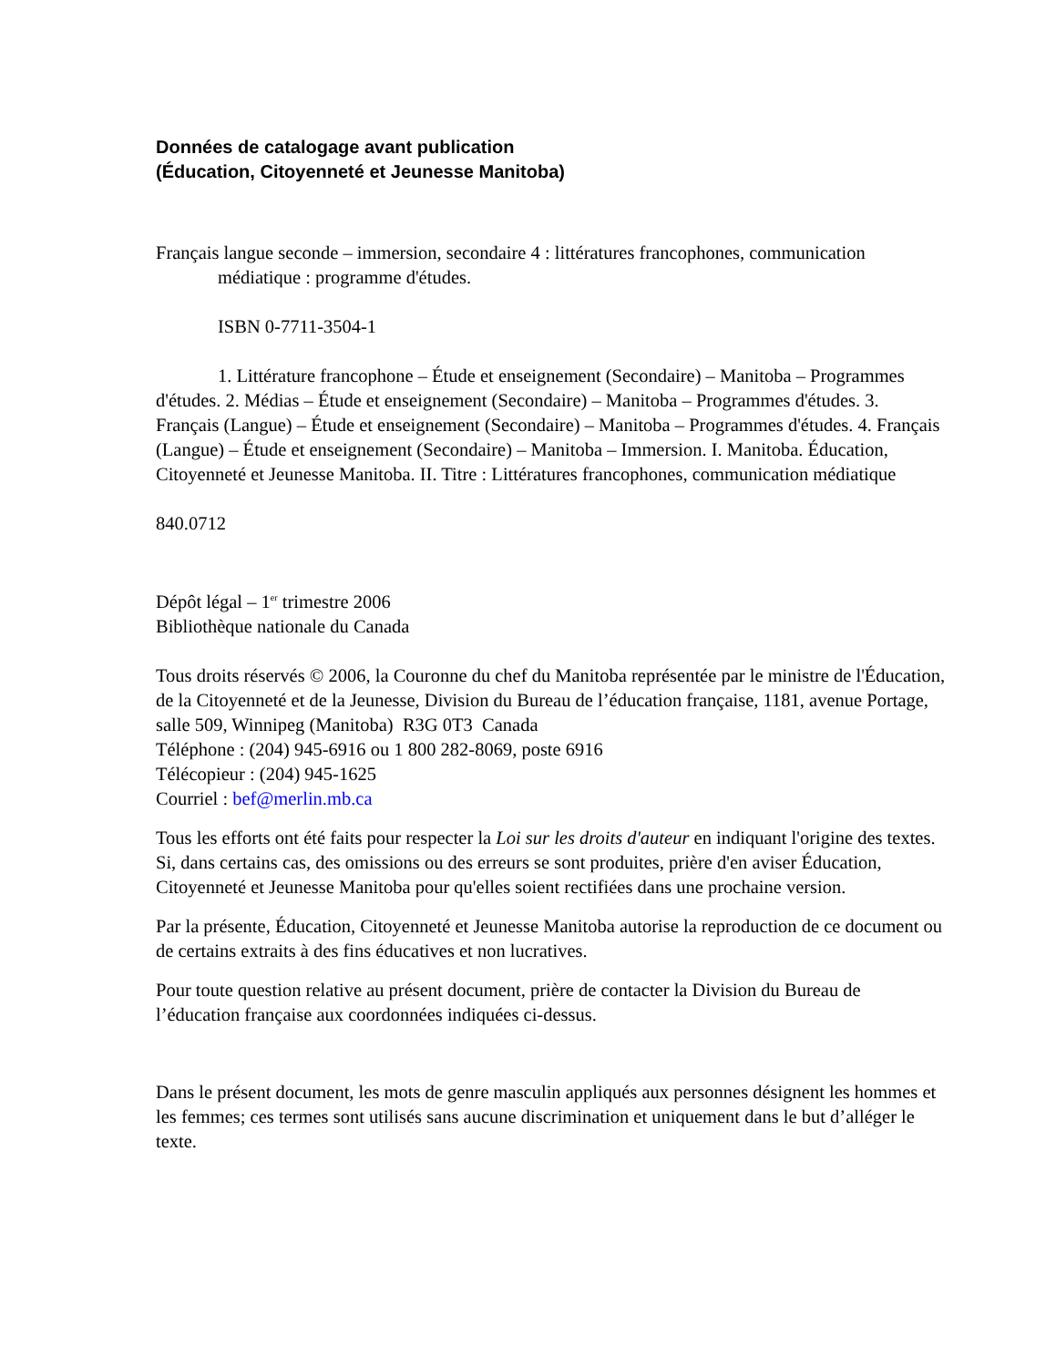Données de catalogage avant publication
(Éducation, Citoyenneté et Jeunesse Manitoba)
Français langue seconde – immersion, secondaire 4 : littératures francophones, communication médiatique : programme d'études.
ISBN 0-7711-3504-1
1. Littérature francophone – Étude et enseignement (Secondaire) – Manitoba – Programmes d'études. 2. Médias – Étude et enseignement (Secondaire) – Manitoba – Programmes d'études. 3. Français (Langue) – Étude et enseignement (Secondaire) – Manitoba – Programmes d'études. 4. Français (Langue) – Étude et enseignement (Secondaire) – Manitoba – Immersion. I. Manitoba. Éducation, Citoyenneté et Jeunesse Manitoba. II. Titre : Littératures francophones, communication médiatique
840.0712
Dépôt légal – 1<sup>er</sup> trimestre 2006
Bibliothèque nationale du Canada
Tous droits réservés © 2006, la Couronne du chef du Manitoba représentée par le ministre de l'Éducation, de la Citoyenneté et de la Jeunesse, Division du Bureau de l’éducation française, 1181, avenue Portage, salle 509, Winnipeg (Manitoba) R3G 0T3 Canada
Téléphone : (204) 945-6916 ou 1 800 282-8069, poste 6916
Télécopieur : (204) 945-1625
Courriel : bef@merlin.mb.ca
Tous les efforts ont été faits pour respecter la Loi sur les droits d'auteur en indiquant l'origine des textes. Si, dans certains cas, des omissions ou des erreurs se sont produites, prière d'en aviser Éducation, Citoyenneté et Jeunesse Manitoba pour qu'elles soient rectifiées dans une prochaine version.
Par la présente, Éducation, Citoyenneté et Jeunesse Manitoba autorise la reproduction de ce document ou de certains extraits à des fins éducatives et non lucratives.
Pour toute question relative au présent document, prière de contacter la Division du Bureau de l’éducation française aux coordonnées indiquées ci-dessus.
Dans le présent document, les mots de genre masculin appliqués aux personnes désignent les hommes et les femmes; ces termes sont utilisés sans aucune discrimination et uniquement dans le but d’alléger le texte.